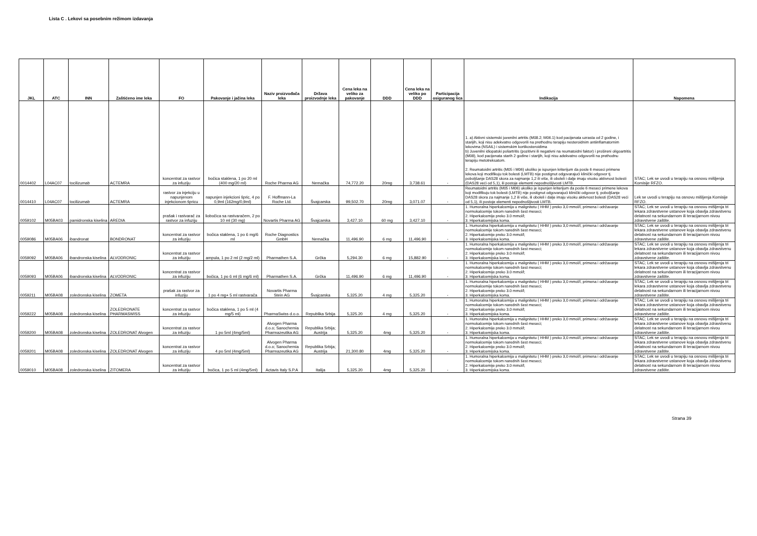Lista C . Lekovi sa posebnim režimom izdavanja
| JKL | ATC | INN | Zaštićeno ime leka | FO | Pakovanje i jačina leka | Naziv proizvođača leka | Država proizvodnje leka | Cena leka na veliko za pakovanje | DDD | Cena leka na veliko po DDD | Participacija osiguranog lica | Indikacija | Napomena |
| --- | --- | --- | --- | --- | --- | --- | --- | --- | --- | --- | --- | --- | --- |
| 0014402 | L04AC07 | tocilizumab | ACTEMRA | koncentrat za rastvor za infuziju | bočica staklena, 1 po 20 ml (400 mg/20 ml) | Roche Pharma AG | Nemačka | 74,772.20 | 20mg | 3,738.61 | - | 1. a) Aktivni sistemski juvenilni artritis (M08.2; M06.1) kod pacijenata uzrasta od 2 godine, i starijih, koji nisu adekvatno odgovorili na prethodnu terapiju nesteroidnim antiinflamatornim lekovima (NSAIL) i sistemskim kortikosteroidima b) Juvenilni idiopatski poliartritis (pozitivni ili negativni na reumatoidni faktor) i prošireni oligoartritis (M08), kod pacijenata starih 2 godine i starijih, koji nisu adekvatno odgovorili na prethodnu terapiju metotreksatom. 2. Reumatoidni artritis (M05 i M06) ukoliko je ispunjen kriterijum da posle 6 meseci primene lekova koji modifikuju tok bolesti (LMTB) nije postignut odgovarajući klinički odgovor tj. poboljšanje DAS28 skora za najmanje 1,2 ili više, ili oboleli i dalje imaju visoku aktivnost bolesti (DAS28 veći od 5,1), ili postoje elementi nepodnošljivosti LMTB. | STAC; Lek se uvodi u terapiju na osnovu mišljenja Komisije RFZO. |
| 0014410 | L04AC07 | tocilizumab | ACTEMRA | rastvor za injekciju u napunjenom injekcionom špricu | napunjen injekcioni špric, 4 po 0,9ml (162mg/0,9ml) | F. Hoffmann-La Roche Ltd. | Švajcarska | 99,502.70 | 20mg | 3,071.07 | - | Reumatoidni artritis (M05 i M06) ukoliko je ispunjen kriterijum da posle 6 meseci primene lekova koji modifikuju tok bolesti (LMTB) nije postignut odgovarajući klinički odgovor tj. poboljšanje DAS28 skora za najmanje 1,2 ili više, ili oboleli i dalje imaju visoku aktivnost bolesti (DAS28 veći od 5,1), ili postoje elementi nepodnošljivosti LMTB. | Lek se uvodi u terapiju na osnovu mišljenja Komisije RFZO. |
| 0059102 | M05BA03 | pamidronska kiselina | AREDIA | prašak i rastvarač za rastvor za infuziju | liobočica sa rastvaračem, 2 po 10 ml (30 mg) | Novartis Pharma AG | Švajcarska | 3,427.10 | 60 mg | 3,427.10 | - | 1. Humoralna hiperkalcemija u malignitetu ( HHM ) preko 3,0 mmol/l, primena i održavanje normokalcemije tokom narednih šest meseci; 2. Hiperkalcemije preko 3.0 mmol/l; 3. Hiperkalcemijska koma. | STAC; Lek se uvodi u terapiju na osnovu mišljenja tri lekara zdravstvene ustanove koja obavlja zdravstvenu delatnost na sekundarnom ili teracijarnom nivou zdravstvene zaštite. |
| 0059086 | M05BA06 | ibandronat | BONDRONAT | koncentrat za rastvor za infuziju | bočica staklena, 1 po 6 mg/6 ml | Roche Diagnostics GmbH | Nemačka | 11,496.90 | 6 mg | 11,496.90 | - | 1. Humoralna hiperkalcemija u malignitetu ( HHM ) preko 3,0 mmol/l, primena i održavanje normokalcemije tokom narednih šest meseci; 2. Hiperkalcemije preko 3.0 mmol/l; 3. Hiperkalcemijska koma. | STAC; Lek se uvodi u terapiju na osnovu mišljenja tri lekara zdravstvene ustanove koja obavlja zdravstvenu delatnost na sekundarnom ili teracijarnom nivou zdravstvene zaštite. |
| 0059092 | M05BA06 | ibandronska kiselina | ALVODRONIC | koncentrat za rastvor za infuziju | ampula, 1 po 2 ml (2 mg/2 ml) | Pharmathen S.A. | Grčka | 5,294.30 | 6 mg | 15,882.90 | - | 1. Humoralna hiperkalcemija u malignitetu ( HHM ) preko 3,0 mmol/l, primena i održavanje normokalcemije tokom narednih šest meseci; 2. Hiperkalcemije preko 3.0 mmol/l; 3. Hiperkalcemijska koma. | STAC; Lek se uvodi u terapiju na osnovu mišljenja tri lekara zdravstvene ustanove koja obavlja zdravstvenu delatnost na sekundarnom ili teracijarnom nivou zdravstvene zaštite. |
| 0059093 | M05BA06 | ibandronska kiselina | ALVODRONIC | koncentrat za rastvor za infuziju | bočica, 1 po 6 ml (6 mg/6 ml) | Pharmathen S.A. | Grčka | 11,496.90 | 6 mg | 11,496.90 | - | 1. Humoralna hiperkalcemija u malignitetu ( HHM ) preko 3,0 mmol/l, primena i održavanje normokalcemije tokom narednih šest meseci; 2. Hiperkalcemije preko 3.0 mmol/l; 3. Hiperkalcemijska koma. | STAC; Lek se uvodi u terapiju na osnovu mišljenja tri lekara zdravstvene ustanove koja obavlja zdravstvenu delatnost na sekundarnom ili teracijarnom nivou zdravstvene zaštite. |
| 0059211 | M05BA08 | zoledronska kiselina | ZOMETA | prašak za rastvor za infuziju | 1 po 4 mg+ 5 ml rastvarača | Novartis Pharma Stein AG | Švajcarska | 5,325.20 | 4 mg | 5,325.20 | - | 1. Humoralna hiperkalcemija u malignitetu ( HHM ) preko 3,0 mmol/l, primena i održavanje normokalcemije tokom narednih šest meseci; 2. Hiperkalcemije preko 3.0 mmol/l; 3. Hiperkalcemijska koma. | STAC; Lek se uvodi u terapiju na osnovu mišljenja tri lekara zdravstvene ustanove koja obavlja zdravstvenu delatnost na sekundarnom ili teracijarnom nivou zdravstvene zaštite. |
| 0059222 | M05BA08 | zoledronska kiselina | ZOLEDRONATE PHARMASWISS | koncentrat za rastvor za infuziju | bočica staklena, 1 po 5 ml (4 mg/5 ml) | PharmaSwiss d.o.o. | Republika Srbija | 5,325.20 | 4 mg | 5,325.20 | - | 1. Humoralna hiperkalcemija u malignitetu ( HHM ) preko 3,0 mmol/l, primena i održavanje normokalcemije tokom narednih šest meseci; 2. Hiperkalcemije preko 3.0 mmol/l; 3. Hiperkalcemijska koma. | STAC; Lek se uvodi u terapiju na osnovu mišljenja tri lekara zdravstvene ustanove koja obavlja zdravstvenu delatnost na sekundarnom ili teracijarnom nivou zdravstvene zaštite. |
| 0059200 | M05BA08 | zoledronska kiselina | ZOLEDRONAT Alvogen | koncentrat za rastvor za infuziju | 1 po 5ml (4mg/5ml) | Alvogen Pharma d.o.o; Sanochemia Pharmazeutika AG | Republika Srbija; Austrija | 5,325.20 | 4mg | 5,325.20 | - | 1. Humoralna hiperkalcemija u malignitetu ( HHM ) preko 3,0 mmol/l, primena i održavanje normokalcemije tokom narednih šest meseci; 2. Hiperkalcemije preko 3.0 mmol/l; 3. Hiperkalcemijska koma. | STAC; Lek se uvodi u terapiju na osnovu mišljenja tri lekara zdravstvene ustanove koja obavlja zdravstvenu delatnost na sekundarnom ili teracijarnom nivou zdravstvene zaštite. |
| 0059201 | M05BA08 | zoledronska kiselina | ZOLEDRONAT Alvogen | koncentrat za rastvor za infuziju | 4 po 5ml (4mg/5ml) | Alvogen Pharma d.o.o; Sanochemia Pharmazeutika AG | Republika Srbija; Austrija | 21,300.80 | 4mg | 5,325.20 | - | 1. Humoralna hiperkalcemija u malignitetu ( HHM ) preko 3,0 mmol/l, primena i održavanje normokalcemije tokom narednih šest meseci; 2. Hiperkalcemije preko 3.0 mmol/l; 3. Hiperkalcemijska koma. | STAC; Lek se uvodi u terapiju na osnovu mišljenja tri lekara zdravstvene ustanove koja obavlja zdravstvenu delatnost na sekundarnom ili teracijarnom nivou zdravstvene zaštite. |
| 0059010 | M05BA08 | zoledronska kiselina | ZITOMERA | koncentrat za rastvor za infuziju | bočica, 1 po 5 ml (4mg/5ml) | Actavis Italy S.P.A | Italija | 5,325.20 | 4mg | 5,325.20 | - | 1. Humoralna hiperkalcemija u malignitetu ( HHM ) preko 3,0 mmol/l, primena i održavanje normokalcemije tokom narednih šest meseci; 2. Hiperkalcemije preko 3.0 mmol/l; 3. Hiperkalcemijska koma. | STAC; Lek se uvodi u terapiju na osnovu mišljenja tri lekara zdravstvene ustanove koja obavlja zdravstvenu delatnost na sekundarnom ili teracijarnom nivou zdravstvene zaštite. |
Strana 39